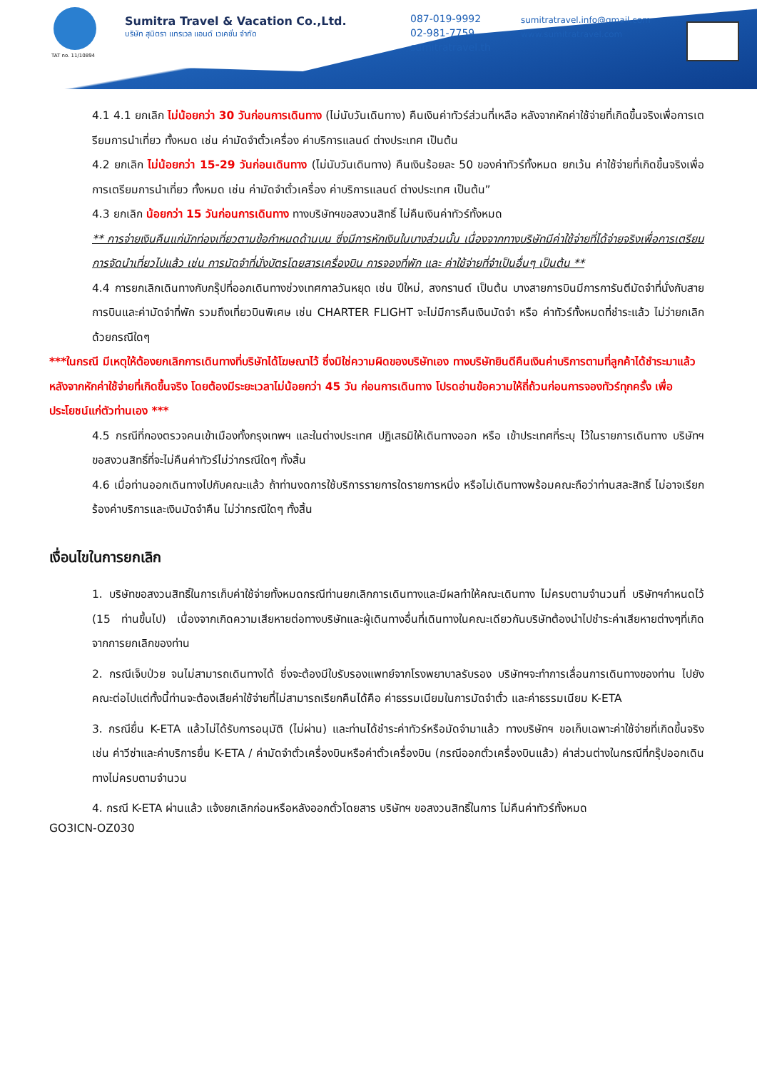TAT no. 11/10894
Sumitra Travel & Vacation Co.,Ltd.
บริษัท สุมิตรา แทรเวล แอนด์ เวเคชั่น จำกัด
087-019-9992
02-981-7759
sumitratravel.th
sumitratravel.info@gmail.com
www.sumitratravel.com
4.1 4.1 ยกเลิก ไม่น้อยกว่า 30 วันก่อนการเดินทาง (ไม่นับวันเดินทาง) คืนเงินค่าทัวร์ส่วนที่เหลือ หลังจากหักค่าใช้จ่ายที่เกิดขึ้นจริงเพื่อการเตรียมการนำเที่ยว ทั้งหมด เช่น ค่ามัดจำตั๋วเครื่อง ค่าบริการแลนด์ ต่างประเทศ เป็นต้น
4.2 ยกเลิก ไม่น้อยกว่า 15-29 วันก่อนเดินทาง (ไม่นับวันเดินทาง) คืนเงินร้อยละ 50 ของค่าทัวร์ทั้งหมด ยกเว้น ค่าใช้จ่ายที่เกิดขึ้นจริงเพื่อการเตรียมการนำเที่ยว ทั้งหมด เช่น ค่ามัดจำตั๋วเครื่อง ค่าบริการแลนด์ ต่างประเทศ เป็นต้น”
4.3 ยกเลิก น้อยกว่า 15 วันก่อนการเดินทาง ทางบริษัทฯขอสงวนสิทธิ์ ไม่คืนเงินค่าทัวร์ทั้งหมด
** การจ่ายเงินคืนแก่นักท่องเที่ยวตามข้อกำหนดด้านบน ซึ่งมีการหักเงินในบางส่วนนั้น เนื่องจากทางบริษัทมีค่าใช้จ่ายที่ได้จ่ายจริงเพื่อการเตรียมการจัดนำเที่ยวไปแล้ว เช่น การมัดจำที่นั่งบัตรโดยสารเครื่องบิน การจองที่พัก และ ค่าใช้จ่ายที่จำเป็นอื่นๆ เป็นต้น **
4.4 การยกเลิกเดินทางกับกรุ๊ปที่ออกเดินทางช่วงเทศกาลวันหยุด เช่น ปีใหม่, สงกรานต์ เป็นต้น บางสายการบินมีการการันตีมัดจำที่นั่งกับสายการบินและค่ามัดจำที่พัก รวมถึงเที่ยวบินพิเศษ เช่น CHARTER FLIGHT จะไม่มีการคืนเงินมัดจำ หรือ ค่าทัวร์ทั้งหมดที่ชำระแล้ว ไม่ว่ายกเลิกด้วยกรณีใดๆ
***ในกรณี มีเหตุให้ต้องยกเลิกการเดินทางที่บริษัทได้โฆษณาไว้ ซึ่งมิใช่ความผิดของบริษัทเอง ทางบริษัทยินดีคืนเงินค่าบริการตามที่ลูกค้าได้ชำระมาแล้วหลังจากหักค่าใช้จ่ายที่เกิดขึ้นจริง โดยต้องมีระยะเวลาไม่น้อยกว่า 45 วัน ก่อนการเดินทาง โปรดอ่านข้อความให้ถี่ถ้วนก่อนการจองทัวร์ทุกครั้ง เพื่อประโยชน์แก่ตัวท่านเอง ***
4.5 กรณีที่กองตรวจคนเข้าเมืองทั้งกรุงเทพฯ และในต่างประเทศ ปฏิเสธมิให้เดินทางออก หรือ เข้าประเทศที่ระบุ ไว้ในรายการเดินทาง บริษัทฯ ขอสงวนสิทธิ์ที่จะไม่คืนค่าทัวร์ไม่ว่ากรณีใดๆ ทั้งสิ้น
4.6 เมื่อท่านออกเดินทางไปกับคณะแล้ว ถ้าท่านงดการใช้บริการรายการใดรายการหนึ่ง หรือไม่เดินทางพร้อมคณะถือว่าท่านสละสิทธิ์ ไม่อาจเรียกร้องค่าบริการและเงินมัดจำคืน ไม่ว่ากรณีใดๆ ทั้งสิ้น
เงื่อนไขในการยกเลิก
1. บริษัทขอสงวนสิทธิ์ในการเก็บค่าใช้จ่ายทั้งหมดกรณีท่านยกเลิกการเดินทางและมีผลทำให้คณะเดินทาง ไม่ครบตามจำนวนที่ บริษัทฯกำหนดไว้ (15 ท่านขึ้นไป) เนื่องจากเกิดความเสียหายต่อทางบริษัทและผู้เดินทางอื่นที่เดินทางในคณะเดียวกันบริษัทต้องนำไปชำระค่าเสียหายต่างๆที่เกิดจากการยกเลิกของท่าน
2. กรณีเจ็บป่วย จนไม่สามารถเดินทางได้ ซึ่งจะต้องมีใบรับรองแพทย์จากโรงพยาบาลรับรอง บริษัทฯจะทำการเลื่อนการเดินทางของท่าน ไปยังคณะต่อไปแต่ทั้งนี้ท่านจะต้องเสียค่าใช้จ่ายที่ไม่สามารถเรียกคืนได้คือ ค่าธรรมเนียมในการมัดจำตั๋ว และค่าธรรมเนียม K-ETA
3. กรณียื่น K-ETA แล้วไม่ได้รับการอนุมัติ (ไม่ผ่าน) และท่านได้ชำระค่าทัวร์หรือมัดจำมาแล้ว ทางบริษัทฯ ขอเก็บเฉพาะค่าใช้จ่ายที่เกิดขึ้นจริง เช่น ค่าวีซ่าและค่าบริการยื่น K-ETA / ค่ามัดจำตั๋วเครื่องบินหรือค่าตั๋วเครื่องบิน (กรณีออกตั๋วเครื่องบินแล้ว) ค่าส่วนต่างในกรณีที่กรุ๊ปออกเดินทางไม่ครบตามจำนวน
4. กรณี K-ETA ผ่านแล้ว แจ้งยกเลิกก่อนหรือหลังออกตั๋วโดยสาร บริษัทฯ ขอสงวนสิทธิ์ในการ ไม่คืนค่าทัวร์ทั้งหมด
GO3ICN-OZ030